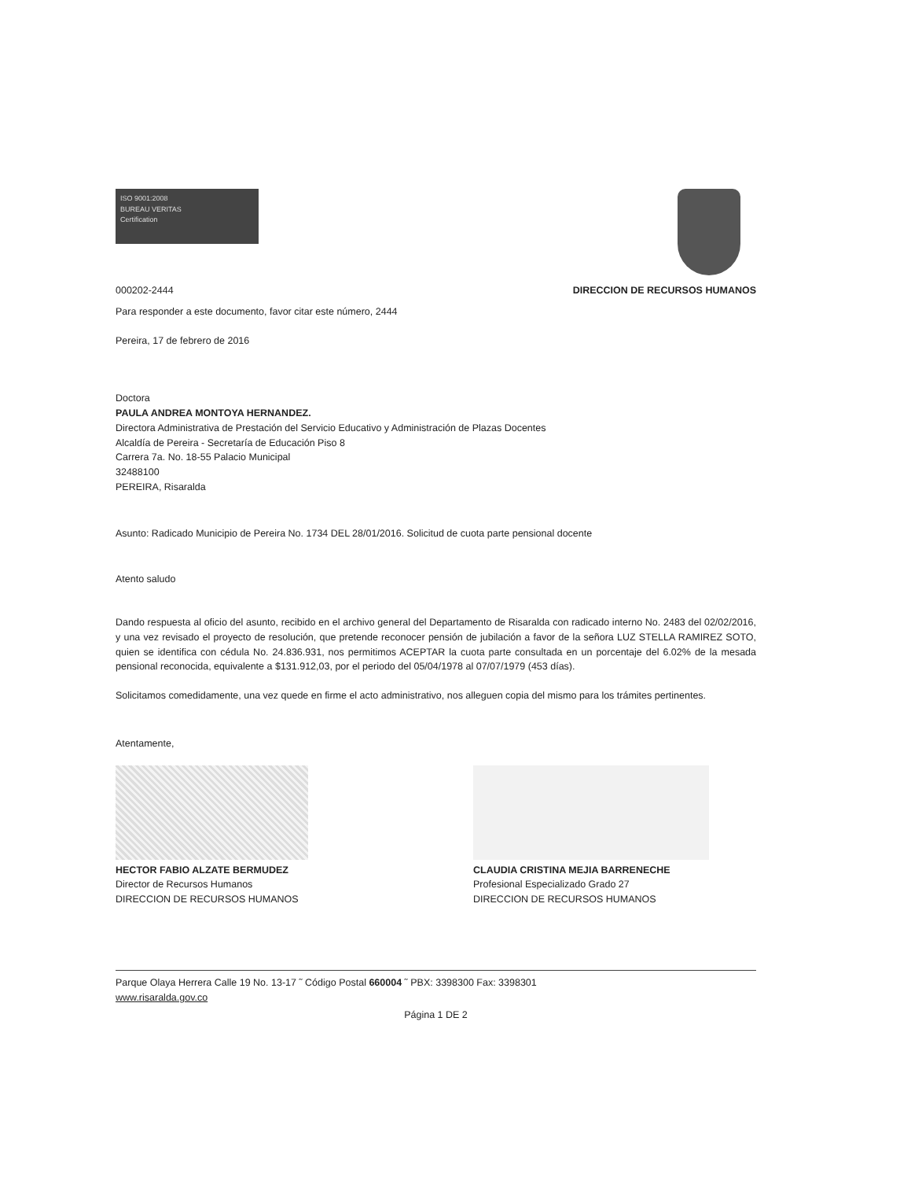ISO 9001:2008
BUREAU VERITAS
Certification
000202-2444 DIRECCION DE RECURSOS HUMANOS
Para responder a este documento, favor citar este número, 2444
Pereira, 17 de febrero de 2016
Doctora
PAULA ANDREA MONTOYA HERNANDEZ.
Directora Administrativa de Prestación del Servicio Educativo y Administración de Plazas Docentes
Alcaldía de Pereira - Secretaría de Educación Piso 8
Carrera 7a. No. 18-55 Palacio Municipal
32488100
PEREIRA, Risaralda
Asunto: Radicado Municipio de Pereira No. 1734 DEL 28/01/2016. Solicitud de cuota parte pensional docente
Atento saludo
Dando respuesta al oficio del asunto, recibido en el archivo general del Departamento de Risaralda con radicado interno No. 2483 del 02/02/2016, y una vez revisado el proyecto de resolución, que pretende reconocer pensión de jubilación a favor de la señora LUZ STELLA RAMIREZ SOTO, quien se identifica con cédula No. 24.836.931, nos permitimos ACEPTAR la cuota parte consultada en un porcentaje del 6.02% de la mesada pensional reconocida, equivalente a $131.912,03, por el periodo del 05/04/1978 al 07/07/1979 (453 días).
Solicitamos comedidamente, una vez quede en firme el acto administrativo, nos alleguen copia del mismo para los trámites pertinentes.
Atentamente,
HECTOR FABIO ALZATE BERMUDEZ
Director de Recursos Humanos
DIRECCION DE RECURSOS HUMANOS
CLAUDIA CRISTINA MEJIA BARRENECHE
Profesional Especializado Grado 27
DIRECCION DE RECURSOS HUMANOS
Parque Olaya Herrera Calle 19 No. 13-17 ˜ Código Postal 660004 ˜ PBX: 3398300 Fax: 3398301
www.risaralda.gov.co
Página 1 DE 2